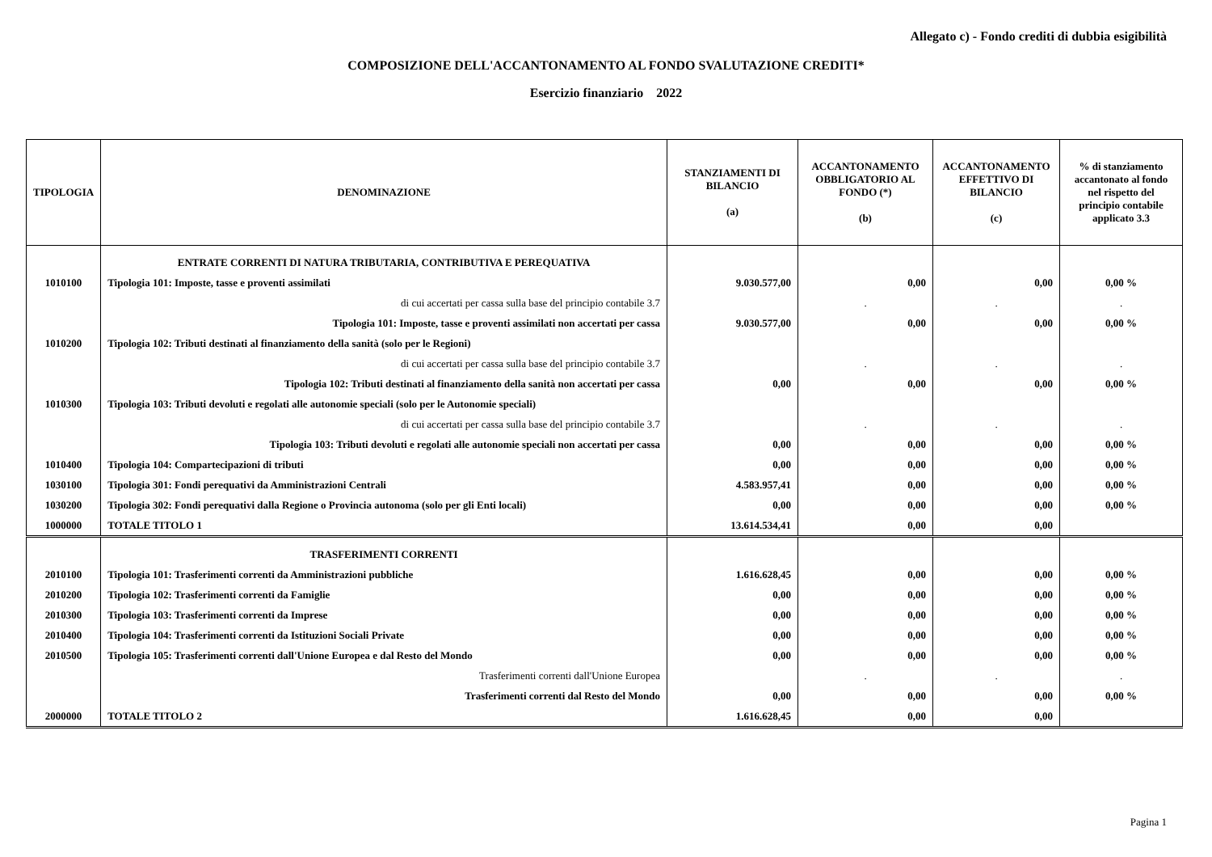Allegato c) - Fondo crediti di dubbia esigibilità
COMPOSIZIONE DELL'ACCANTONAMENTO AL FONDO SVALUTAZIONE CREDITI*
Esercizio finanziario 2022
| TIPOLOGIA | DENOMINAZIONE | STANZIAMENTI DI BILANCIO (a) | ACCANTONAMENTO OBBLIGATORIO AL FONDO (*) (b) | ACCANTONAMENTO EFFETTIVO DI BILANCIO (c) | % di stanziamento accantonato al fondo nel rispetto del principio contabile applicato 3.3 |
| --- | --- | --- | --- | --- | --- |
| | ENTRATE CORRENTI DI NATURA TRIBUTARIA, CONTRIBUTIVA E PEREQUATIVA | | | | |
| 1010100 | Tipologia 101: Imposte, tasse e proventi assimilati | 9.030.577,00 | 0,00 | 0,00 | 0,00 % |
| | di cui accertati per cassa sulla base del principio contabile 3.7 | | . | . | . |
| | Tipologia 101: Imposte, tasse e proventi assimilati non accertati per cassa | 9.030.577,00 | 0,00 | 0,00 | 0,00 % |
| 1010200 | Tipologia 102: Tributi destinati al finanziamento della sanità (solo per le Regioni) | | | | |
| | di cui accertati per cassa sulla base del principio contabile 3.7 | | . | . | . |
| | Tipologia 102: Tributi destinati al finanziamento della sanità non accertati per cassa | 0,00 | 0,00 | 0,00 | 0,00 % |
| 1010300 | Tipologia 103: Tributi devoluti e regolati alle autonomie speciali (solo per le Autonomie speciali) | | | | |
| | di cui accertati per cassa sulla base del principio contabile 3.7 | | . | . | . |
| | Tipologia 103: Tributi devoluti e regolati alle autonomie speciali non accertati per cassa | 0,00 | 0,00 | 0,00 | 0,00 % |
| 1010400 | Tipologia 104: Compartecipazioni di tributi | 0,00 | 0,00 | 0,00 | 0,00 % |
| 1030100 | Tipologia 301: Fondi perequativi da Amministrazioni Centrali | 4.583.957,41 | 0,00 | 0,00 | 0,00 % |
| 1030200 | Tipologia 302: Fondi perequativi dalla Regione o Provincia autonoma (solo per gli Enti locali) | 0,00 | 0,00 | 0,00 | 0,00 % |
| 1000000 | TOTALE TITOLO 1 | 13.614.534,41 | 0,00 | 0,00 | |
| | TRASFERIMENTI CORRENTI | | | | |
| 2010100 | Tipologia 101: Trasferimenti correnti da Amministrazioni pubbliche | 1.616.628,45 | 0,00 | 0,00 | 0,00 % |
| 2010200 | Tipologia 102: Trasferimenti correnti da Famiglie | 0,00 | 0,00 | 0,00 | 0,00 % |
| 2010300 | Tipologia 103: Trasferimenti correnti da Imprese | 0,00 | 0,00 | 0,00 | 0,00 % |
| 2010400 | Tipologia 104: Trasferimenti correnti da Istituzioni Sociali Private | 0,00 | 0,00 | 0,00 | 0,00 % |
| 2010500 | Tipologia 105: Trasferimenti correnti dall'Unione Europea e dal Resto del Mondo | 0,00 | 0,00 | 0,00 | 0,00 % |
| | Trasferimenti correnti dall'Unione Europea | | . | . | . |
| | Trasferimenti correnti dal Resto del Mondo | 0,00 | 0,00 | 0,00 | 0,00 % |
| 2000000 | TOTALE TITOLO 2 | 1.616.628,45 | 0,00 | 0,00 | |
Pagina 1